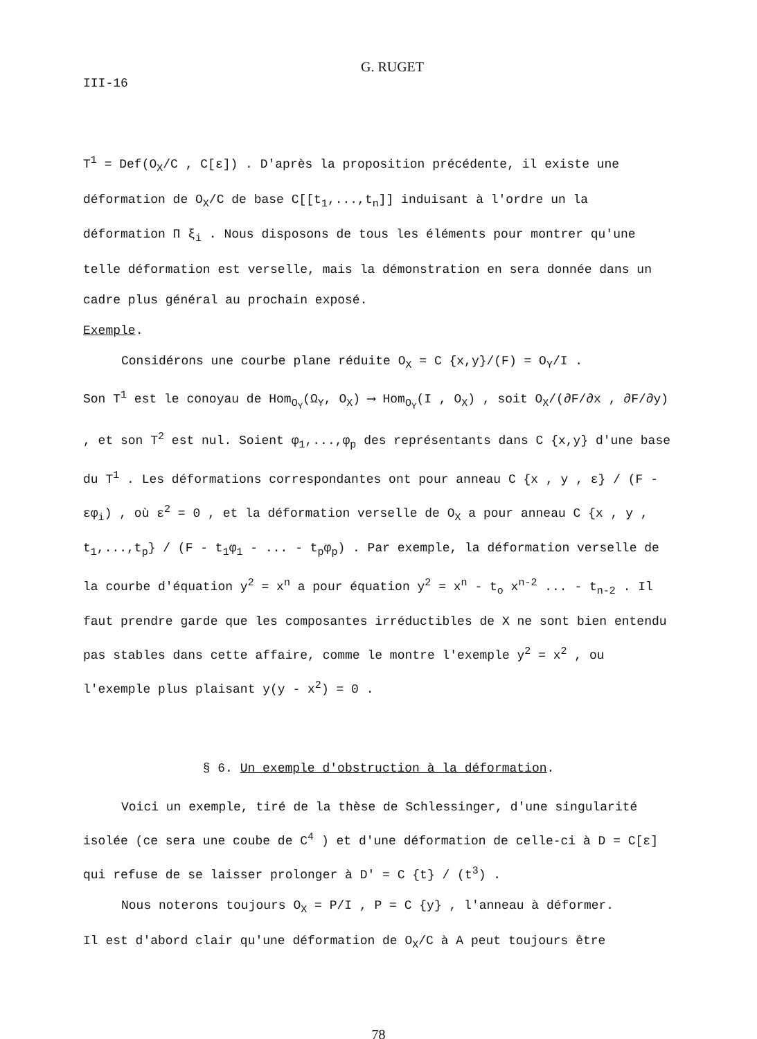G. RUGET
III-16
T<sup>1</sup> = Def(O<sub>X</sub>/C , C[ε]) . D'après la proposition précédente, il existe une déformation de O<sub>X</sub>/C de base C[[t<sub>1</sub>,...,t<sub>n</sub>]] induisant à l'ordre un la déformation Π ξ<sub>i</sub> . Nous disposons de tous les éléments pour montrer qu'une telle déformation est verselle, mais la démonstration en sera donnée dans un cadre plus général au prochain exposé.
Exemple.
Considérons une courbe plane réduite O<sub>X</sub> = C {x,y}/(F) = O<sub>Y</sub>/I .
Son T<sup>1</sup> est le conoyau de Hom<sub>O<sub>Y</sub></sub>(Ω<sub>Y</sub>, O<sub>X</sub>) ⟶ Hom<sub>O<sub>Y</sub></sub>(I , O<sub>X</sub>) , soit O<sub>X</sub>/(∂F/∂x , ∂F/∂y) , et son T<sup>2</sup> est nul. Soient φ<sub>1</sub>,...,φ<sub>p</sub> des représentants dans C {x,y} d'une base du T<sup>1</sup> . Les déformations correspondantes ont pour anneau C {x , y , ε} / (F - εφ<sub>i</sub>) , où ε<sup>2</sup> = 0 , et la déformation verselle de O<sub>X</sub> a pour anneau C {x , y , t<sub>1</sub>,...,t<sub>p</sub>} / (F - t<sub>1</sub>φ<sub>1</sub> - ... - t<sub>p</sub>φ<sub>p</sub>) . Par exemple, la déformation verselle de la courbe d'équation y<sup>2</sup> = x<sup>n</sup> a pour équation y<sup>2</sup> = x<sup>n</sup> - t<sub>o</sub> x<sup>n-2</sup> ... - t<sub>n-2</sub> . Il faut prendre garde que les composantes irréductibles de X ne sont bien entendu pas stables dans cette affaire, comme le montre l'exemple y<sup>2</sup> = x<sup>2</sup> , ou l'exemple plus plaisant y(y - x<sup>2</sup>) = 0 .
§ 6. Un exemple d'obstruction à la déformation.
Voici un exemple, tiré de la thèse de Schlessinger, d'une singularité isolée (ce sera une coube de C<sup>4</sup> ) et d'une déformation de celle-ci à D = C[ε] qui refuse de se laisser prolonger à D' = C {t} / (t<sup>3</sup>) .
Nous noterons toujours O<sub>X</sub> = P/I , P = C {y} , l'anneau à déformer.
Il est d'abord clair qu'une déformation de O<sub>X</sub>/C à A peut toujours être
78